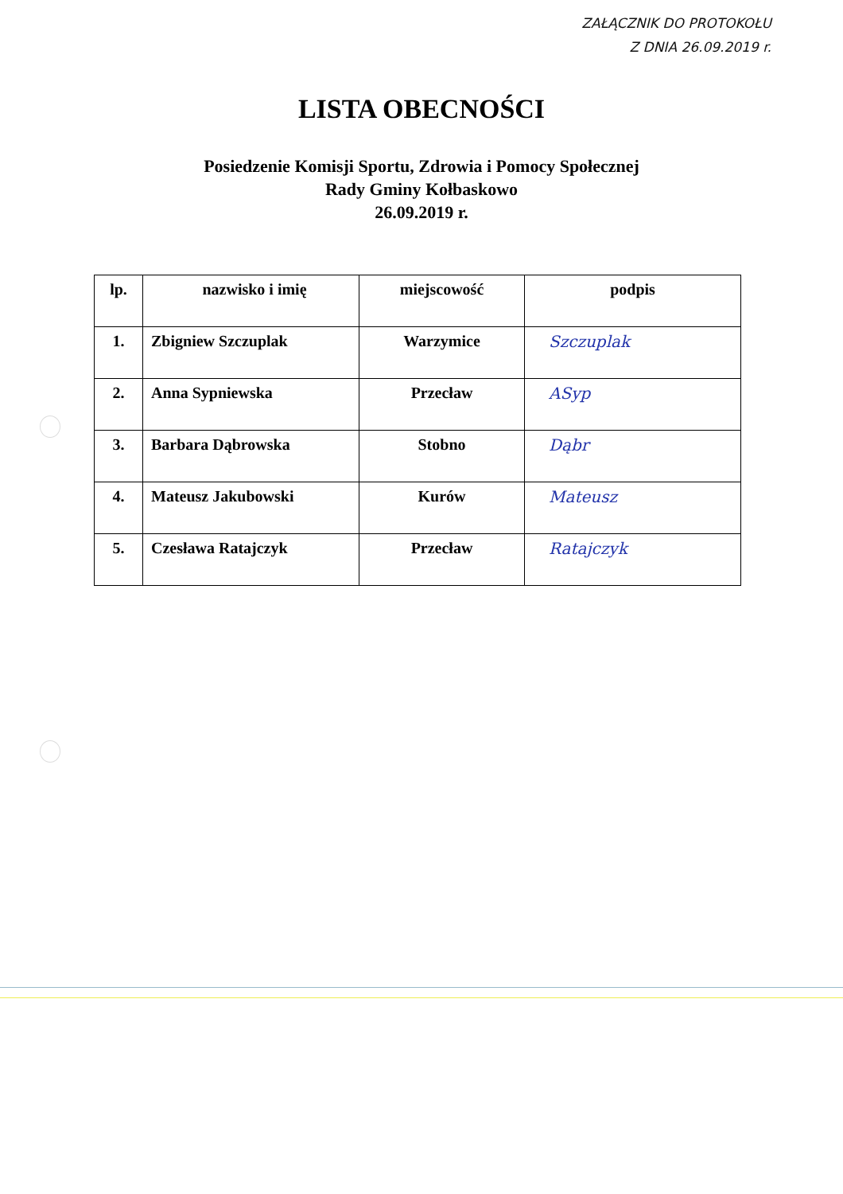ZAŁĄCZNIK DO PROTOKOŁU
Z DNIA 26.09.2019 r.
LISTA OBECNOŚCI
Posiedzenie Komisji Sportu, Zdrowia i Pomocy Społecznej
Rady Gminy Kołbaskowo
26.09.2019 r.
| lp. | nazwisko i imię | miejscowość | podpis |
| --- | --- | --- | --- |
| 1. | Zbigniew Szczuplak | Warzymice | Szczuplak |
| 2. | Anna Sypniewska | Przecław | ASyp |
| 3. | Barbara Dąbrowska | Stobno | Dąbr |
| 4. | Mateusz Jakubowski | Kurów | Mateusz |
| 5. | Czesława Ratajczyk | Przecław | Ratajczyk |